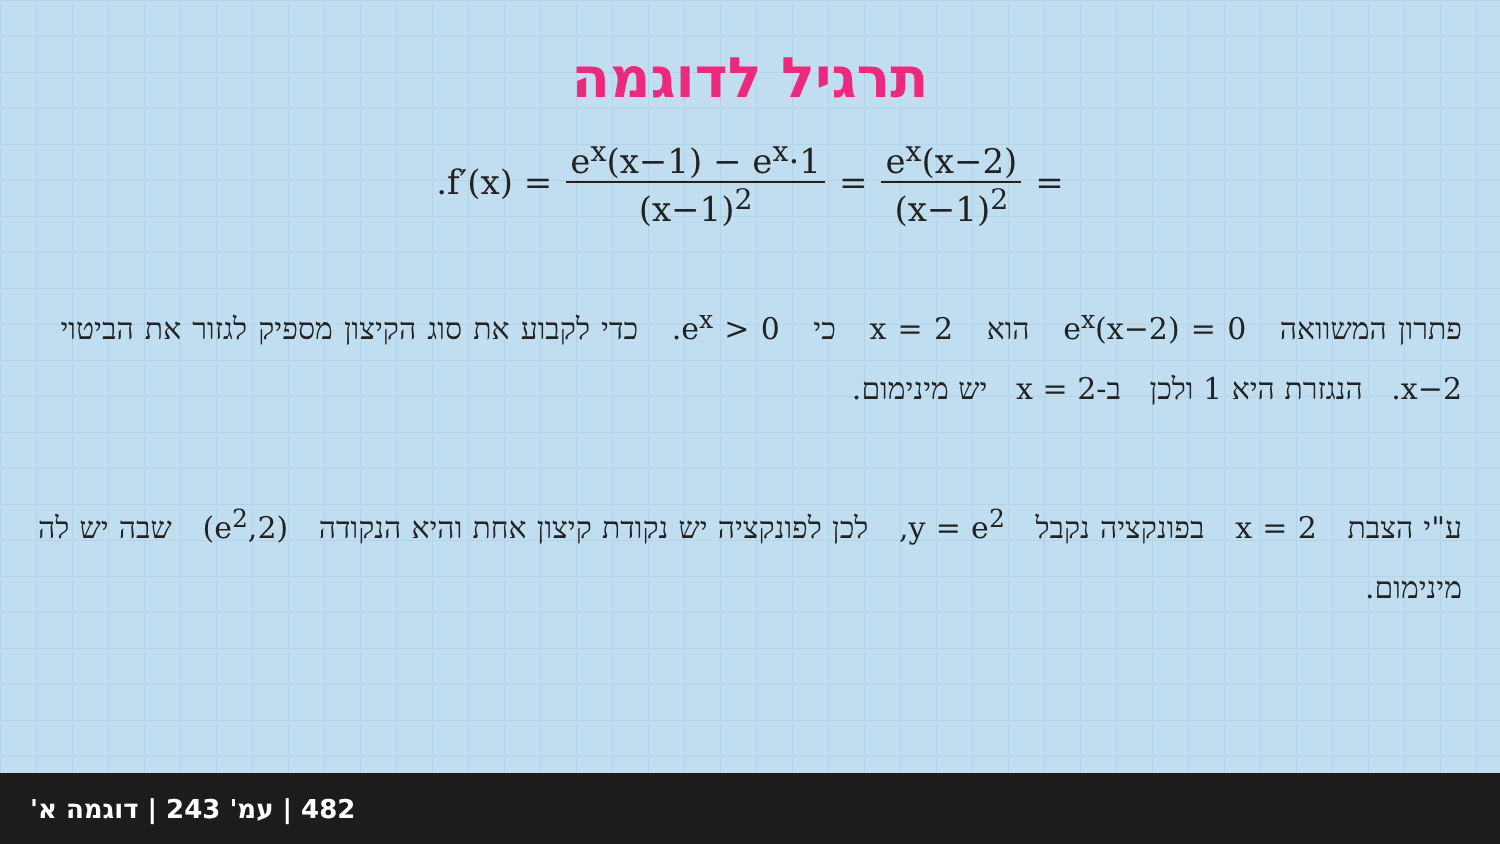תרגיל לדוגמה
.f′(x) = e<sup>x</sup>(x−1) − e<sup>x</sup>·1 (x−1)<sup>2</sup> = e<sup>x</sup>(x−2) (x−1)<sup>2</sup> =
פתרון המשוואה e<sup>x</sup>(x−2) = 0 הוא x = 2 כי e<sup>x</sup> > 0. כדי לקבוע את סוג הקיצון מספיק לגזור את הביטוי x−2. הנגזרת היא 1 ולכן ב-2 = x יש מינימום.
ע"י הצבת x = 2 בפונקציה נקבל y = e<sup>2</sup>, לכן לפונקציה יש נקודת קיצון אחת והיא הנקודה (2,e<sup>2</sup>) שבה יש לה מינימום.
482 | עמ' 243 | דוגמה א'